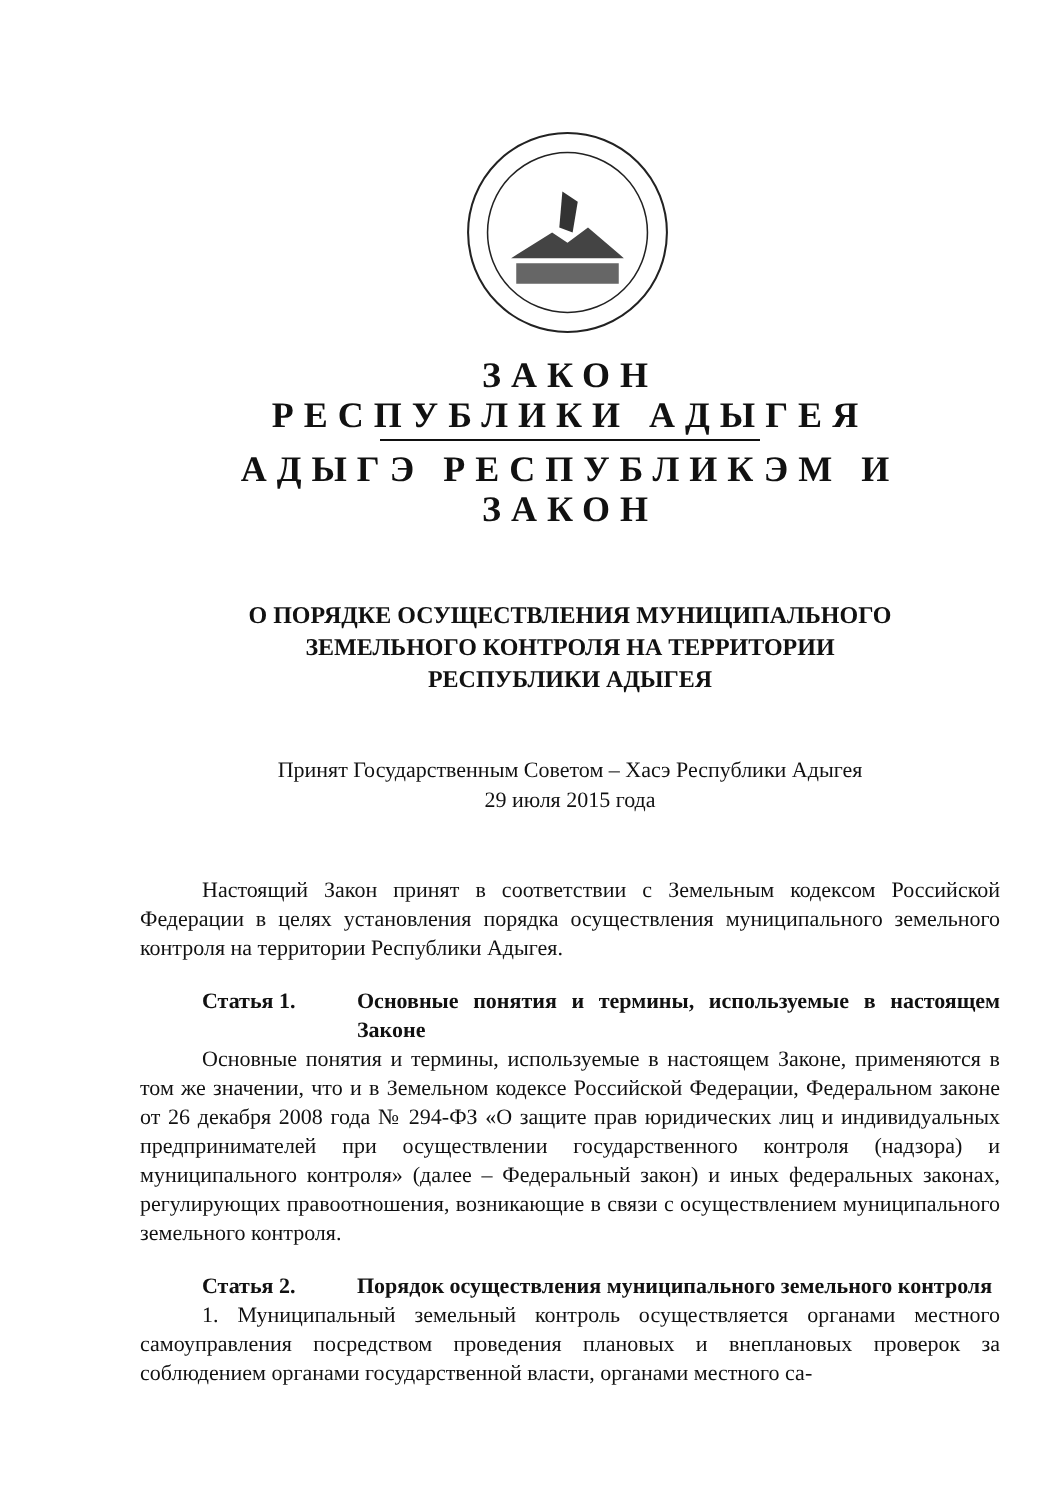ЗАКОН
РЕСПУБЛИКИ АДЫГЕЯ
АДЫГЭ РЕСПУБЛИКЭМ И
ЗАКОН
О ПОРЯДКЕ ОСУЩЕСТВЛЕНИЯ МУНИЦИПАЛЬНОГО
ЗЕМЕЛЬНОГО КОНТРОЛЯ НА ТЕРРИТОРИИ
РЕСПУБЛИКИ АДЫГЕЯ
Принят Государственным Советом – Хасэ Республики Адыгея
29 июля 2015 года
Настоящий Закон принят в соответствии с Земельным кодексом Российской Федерации в целях установления порядка осуществления муниципального земельного контроля на территории Республики Адыгея.
Статья 1. Основные понятия и термины, используемые в настоящем Законе
Основные понятия и термины, используемые в настоящем Законе, применяются в том же значении, что и в Земельном кодексе Российской Федерации, Федеральном законе от 26 декабря 2008 года № 294-ФЗ «О защите прав юридических лиц и индивидуальных предпринимателей при осуществлении государственного контроля (надзора) и муниципального контроля» (далее – Федеральный закон) и иных федеральных законах, регулирующих правоотношения, возникающие в связи с осуществлением муниципального земельного контроля.
Статья 2. Порядок осуществления муниципального земельного контроля
1. Муниципальный земельный контроль осуществляется органами местного самоуправления посредством проведения плановых и внеплановых проверок за соблюдением органами государственной власти, органами местного са-